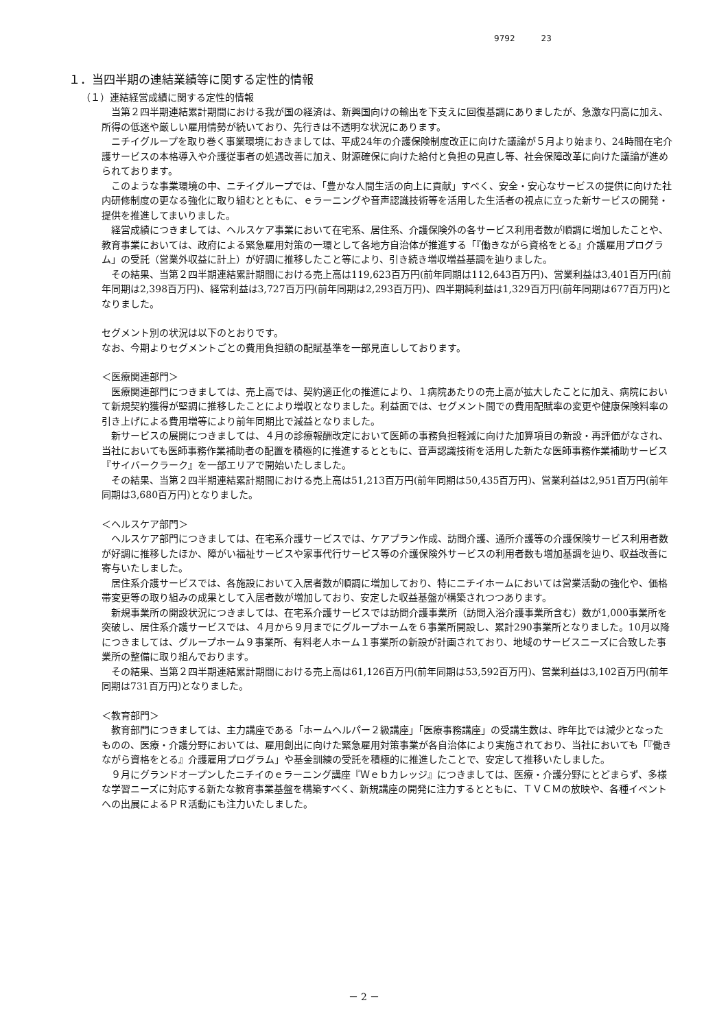9792 23
１．当四半期の連結業績等に関する定性的情報
（１）連結経営成績に関する定性的情報
当第２四半期連結累計期間における我が国の経済は、新興国向けの輸出を下支えに回復基調にありましたが、急激な円高に加え、所得の低迷や厳しい雇用情勢が続いており、先行きは不透明な状況にあります。
ニチイグループを取り巻く事業環境におきましては、平成24年の介護保険制度改正に向けた議論が５月より始まり、24時間在宅介護サービスの本格導入や介護従事者の処遇改善に加え、財源確保に向けた給付と負担の見直し等、社会保障改革に向けた議論が進められております。
このような事業環境の中、ニチイグループでは、「豊かな人間生活の向上に貢献」すべく、安全・安心なサービスの提供に向けた社内研修制度の更なる強化に取り組むとともに、ｅラーニングや音声認識技術等を活用した生活者の視点に立った新サービスの開発・提供を推進してまいりました。
経営成績につきましては、ヘルスケア事業において在宅系、居住系、介護保険外の各サービス利用者数が順調に増加したことや、教育事業においては、政府による緊急雇用対策の一環として各地方自治体が推進する「『働きながら資格をとる』介護雇用プログラム」の受託（営業外収益に計上）が好調に推移したこと等により、引き続き増収増益基調を辿りました。
その結果、当第２四半期連結累計期間における売上高は119,623百万円(前年同期は112,643百万円)、営業利益は3,401百万円(前年同期は2,398百万円)、経常利益は3,727百万円(前年同期は2,293百万円)、四半期純利益は1,329百万円(前年同期は677百万円)となりました。
セグメント別の状況は以下のとおりです。
なお、今期よりセグメントごとの費用負担額の配賦基準を一部見直ししております。
＜医療関連部門＞
医療関連部門につきましては、売上高では、契約適正化の推進により、１病院あたりの売上高が拡大したことに加え、病院において新規契約獲得が堅調に推移したことにより増収となりました。利益面では、セグメント間での費用配賦率の変更や健康保険料率の引き上げによる費用増等により前年同期比で減益となりました。
新サービスの展開につきましては、４月の診療報酬改定において医師の事務負担軽減に向けた加算項目の新設・再評価がなされ、当社においても医師事務作業補助者の配置を積極的に推進するとともに、音声認識技術を活用した新たな医師事務作業補助サービス『サイバークラーク』を一部エリアで開始いたしました。
その結果、当第２四半期連結累計期間における売上高は51,213百万円(前年同期は50,435百万円)、営業利益は2,951百万円(前年同期は3,680百万円)となりました。
＜ヘルスケア部門＞
ヘルスケア部門につきましては、在宅系介護サービスでは、ケアプラン作成、訪問介護、通所介護等の介護保険サービス利用者数が好調に推移したほか、障がい福祉サービスや家事代行サービス等の介護保険外サービスの利用者数も増加基調を辿り、収益改善に寄与いたしました。
居住系介護サービスでは、各施設において入居者数が順調に増加しており、特にニチイホームにおいては営業活動の強化や、価格帯変更等の取り組みの成果として入居者数が増加しており、安定した収益基盤が構築されつつあります。
新規事業所の開設状況につきましては、在宅系介護サービスでは訪問介護事業所（訪問入浴介護事業所含む）数が1,000事業所を突破し、居住系介護サービスでは、４月から９月までにグループホームを６事業所開設し、累計290事業所となりました。10月以降につきましては、グループホーム９事業所、有料老人ホーム１事業所の新設が計画されており、地域のサービスニーズに合致した事業所の整備に取り組んでおります。
その結果、当第２四半期連結累計期間における売上高は61,126百万円(前年同期は53,592百万円)、営業利益は3,102百万円(前年同期は731百万円)となりました。
＜教育部門＞
教育部門につきましては、主力講座である「ホームヘルパー２級講座」「医療事務講座」の受講生数は、昨年比では減少となったものの、医療・介護分野においては、雇用創出に向けた緊急雇用対策事業が各自治体により実施されており、当社においても「『働きながら資格をとる』介護雇用プログラム」や基金訓練の受託を積極的に推進したことで、安定して推移いたしました。
９月にグランドオープンしたニチイのｅラーニング講座『Ｗｅｂカレッジ』につきましては、医療・介護分野にとどまらず、多様な学習ニーズに対応する新たな教育事業基盤を構築すべく、新規講座の開発に注力するとともに、ＴＶＣＭの放映や、各種イベントへの出展によるＰＲ活動にも注力いたしました。
－ 2 －